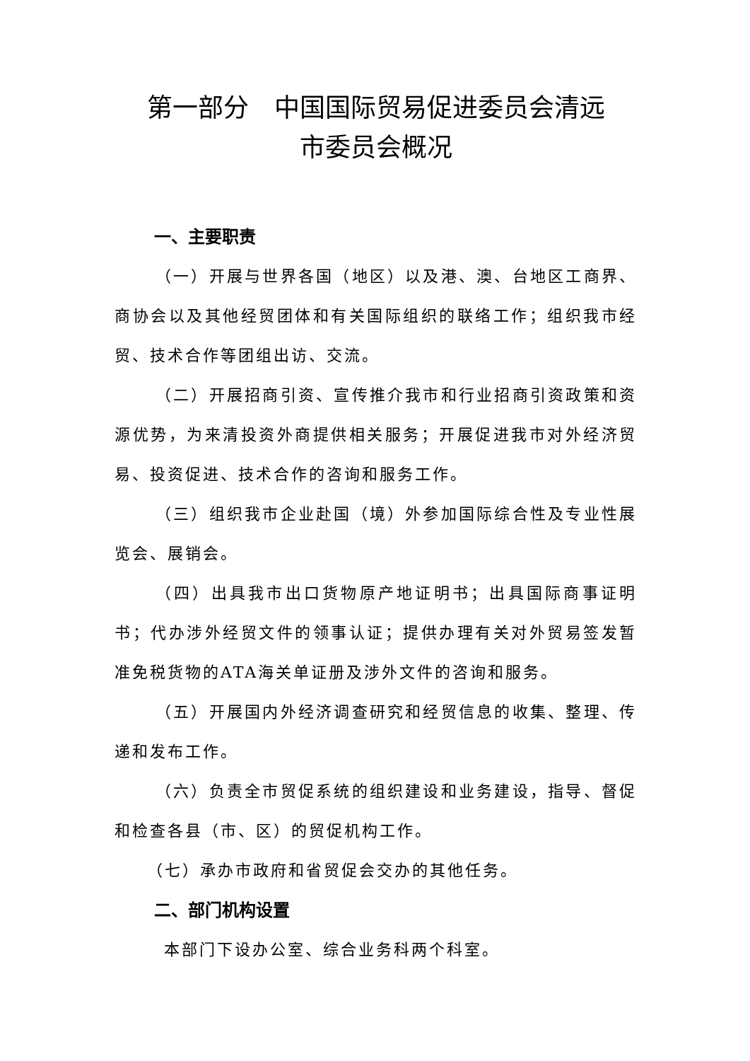第一部分　中国国际贸易促进委员会清远
市委员会概况
一、主要职责
（一）开展与世界各国（地区）以及港、澳、台地区工商界、商协会以及其他经贸团体和有关国际组织的联络工作；组织我市经贸、技术合作等团组出访、交流。
（二）开展招商引资、宣传推介我市和行业招商引资政策和资源优势，为来清投资外商提供相关服务；开展促进我市对外经济贸易、投资促进、技术合作的咨询和服务工作。
（三）组织我市企业赴国（境）外参加国际综合性及专业性展览会、展销会。
（四）出具我市出口货物原产地证明书；出具国际商事证明书；代办涉外经贸文件的领事认证；提供办理有关对外贸易签发暂准免税货物的ATA海关单证册及涉外文件的咨询和服务。
（五）开展国内外经济调查研究和经贸信息的收集、整理、传递和发布工作。
（六）负责全市贸促系统的组织建设和业务建设，指导、督促和检查各县（市、区）的贸促机构工作。
（七）承办市政府和省贸促会交办的其他任务。
二、部门机构设置
本部门下设办公室、综合业务科两个科室。